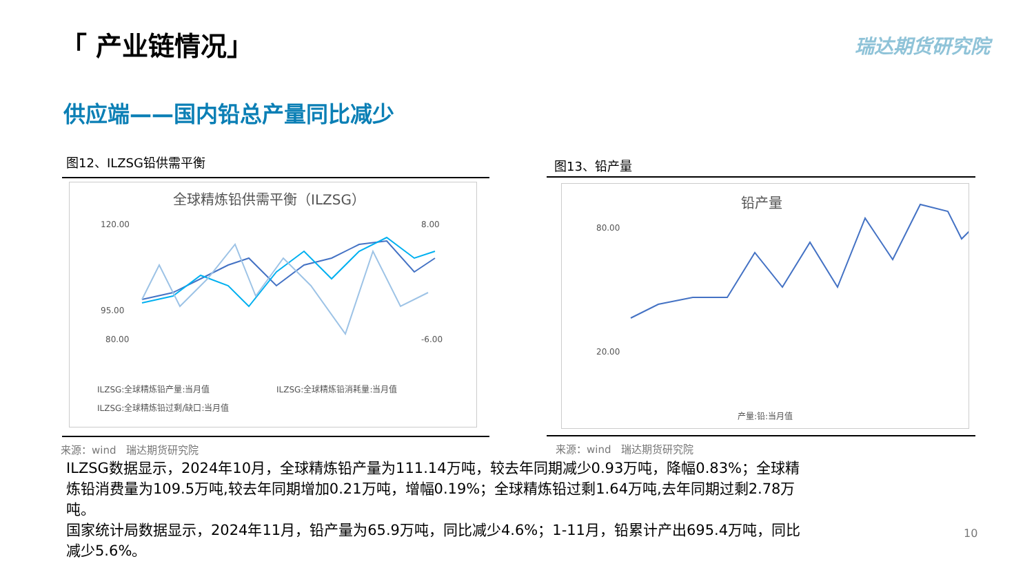「 产业链情况」 瑞达期货研究院
供应端——国内铅总产量同比减少
图12、ILZSG铅供需平衡 图13、铅产量
全球精炼铅供需平衡（ILZSG）
120.00
95.00
80.00
8.00
-6.00
ILZSG:全球精炼铅产量:当月值
ILZSG:全球精炼铅消耗量:当月值
ILZSG:全球精炼铅过剩/缺口:当月值
铅产量
80.00
20.00
产量:铅:当月值
来源：wind　瑞达期货研究院 来源：wind　瑞达期货研究院
ILZSG数据显示，2024年10月，全球精炼铅产量为111.14万吨，较去年同期减少0.93万吨，降幅0.83%；全球精炼铅消费量为109.5万吨,较去年同期增加0.21万吨，增幅0.19%；全球精炼铅过剩1.64万吨,去年同期过剩2.78万吨。
国家统计局数据显示，2024年11月，铅产量为65.9万吨，同比减少4.6%；1-11月，铅累计产出695.4万吨，同比减少5.6%。
10